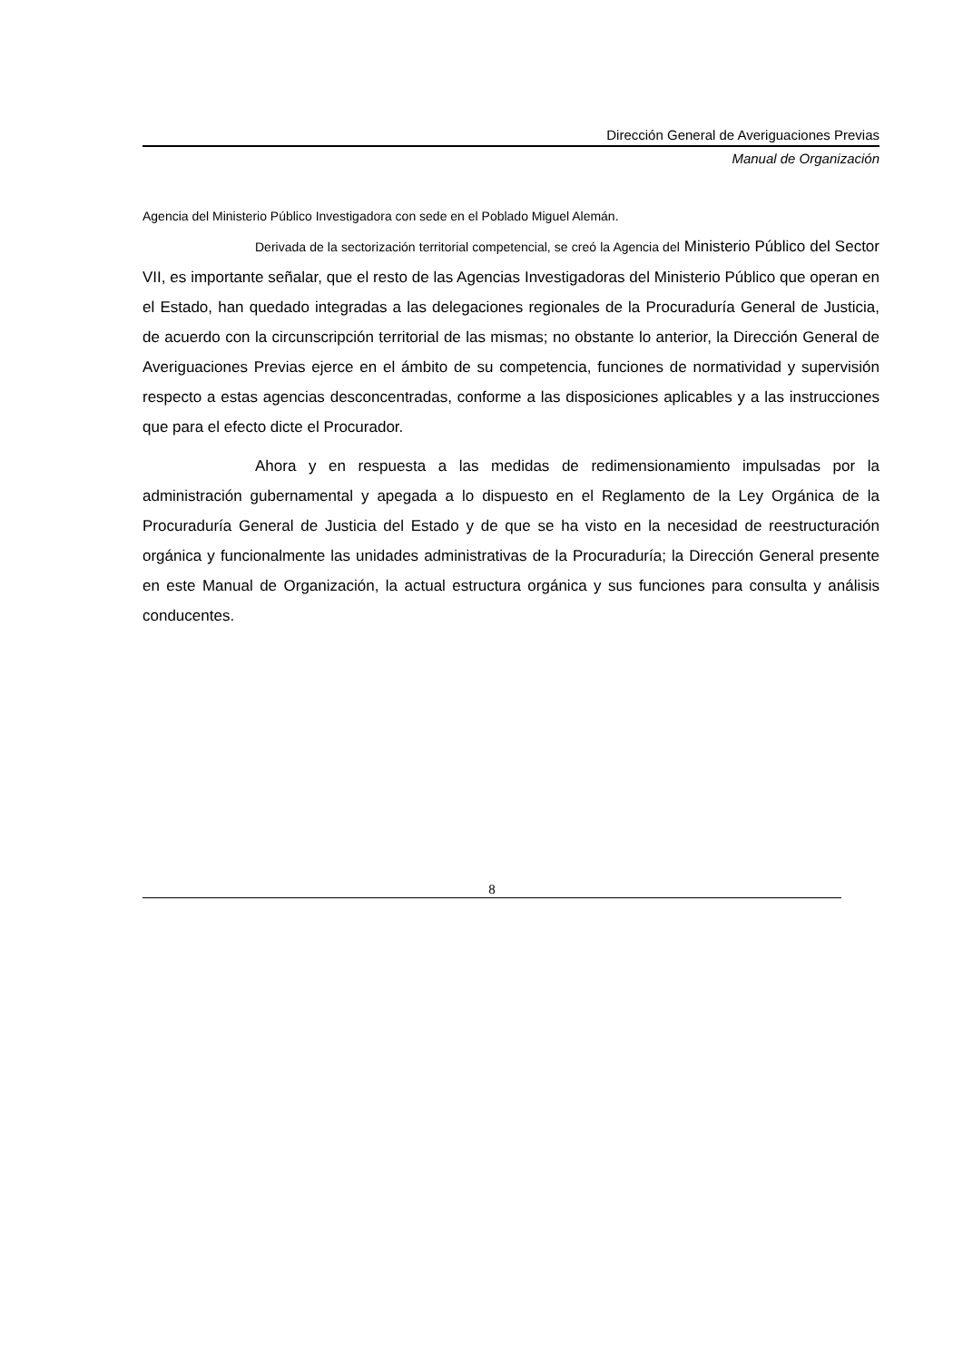Dirección General de Averiguaciones Previas
Manual de Organización
Agencia del Ministerio Público Investigadora con sede en el Poblado Miguel Alemán.
Derivada de la sectorización territorial competencial, se creó la Agencia del Ministerio Público del Sector VII, es importante señalar, que el resto de las Agencias Investigadoras del Ministerio Público que operan en el Estado, han quedado integradas a las delegaciones regionales de la Procuraduría General de Justicia, de acuerdo con la circunscripción territorial de las mismas; no obstante lo anterior, la Dirección General de Averiguaciones Previas ejerce en el ámbito de su competencia, funciones de normatividad y supervisión respecto a estas agencias desconcentradas, conforme a las disposiciones aplicables y a las instrucciones que para el efecto dicte el Procurador.
Ahora y en respuesta a las medidas de redimensionamiento impulsadas por la administración gubernamental y apegada a lo dispuesto en el Reglamento de la Ley Orgánica de la Procuraduría General de Justicia del Estado y de que se ha visto en la necesidad de reestructuración orgánica y funcionalmente las unidades administrativas de la Procuraduría; la Dirección General presente en este Manual de Organización, la actual estructura orgánica y sus funciones para consulta y análisis conducentes.
8